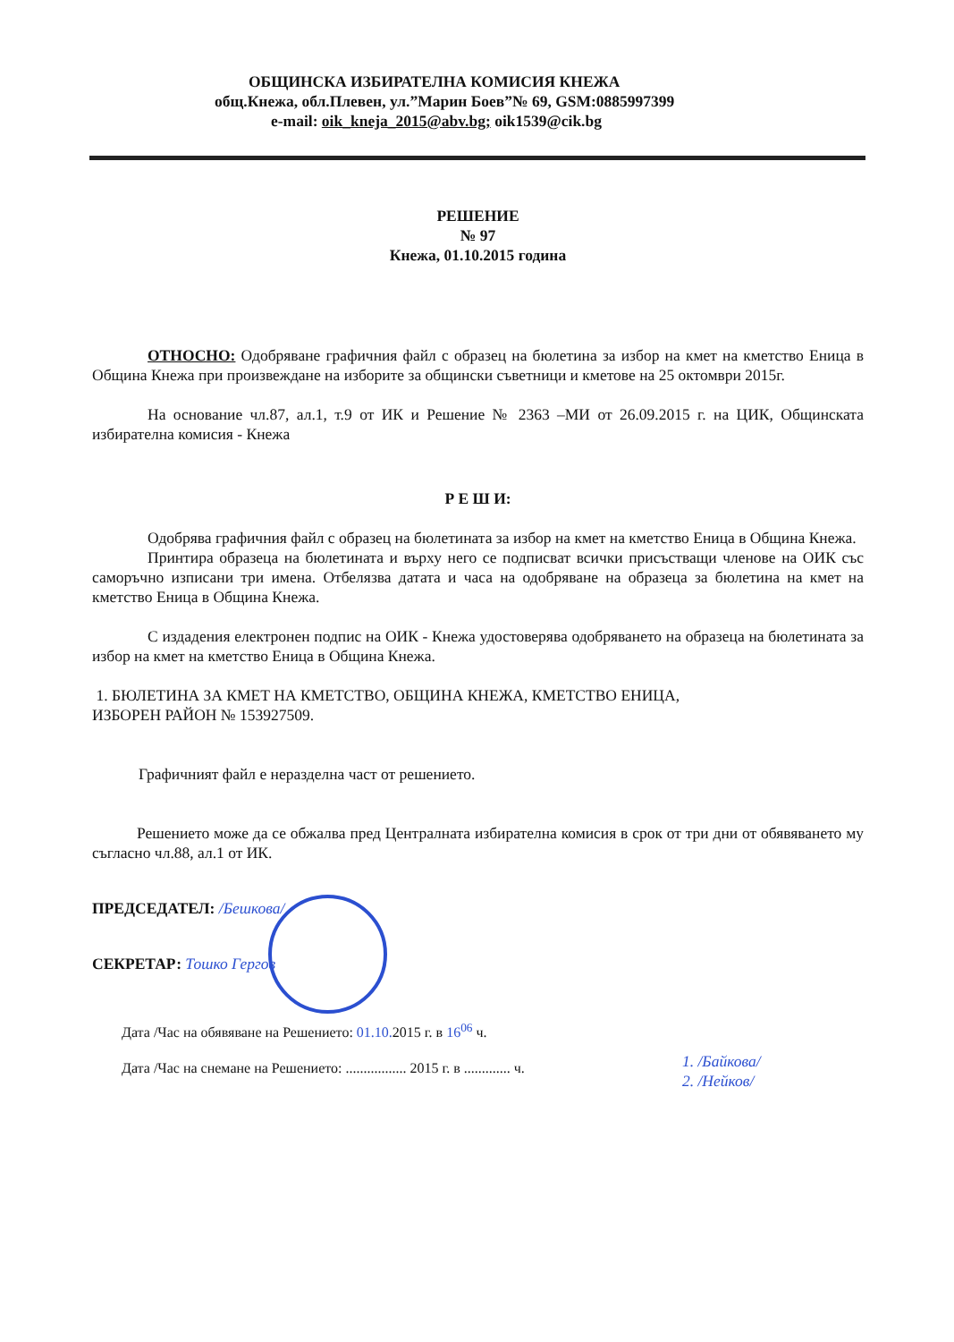ОБЩИНСКА ИЗБИРАТЕЛНА КОМИСИЯ КНЕЖА
общ.Кнежа, обл.Плевен, ул.”Марин Боев”№ 69, GSM:0885997399
e-mail: oik_kneja_2015@abv.bg; oik1539@cik.bg
РЕШЕНИЕ
№ 97
Кнежа, 01.10.2015 година
ОТНОСНО: Одобряване графичния файл с образец на бюлетина за избор на кмет на кметство Еница в Община Кнежа при произвеждане на изборите за общински съветници и кметове на 25 октомври 2015г.
На основание чл.87, ал.1, т.9 от ИК и Решение № 2363 –МИ от 26.09.2015 г. на ЦИК, Общинската избирателна комисия - Кнежа
Р Е Ш И:
Одобрява графичния файл с образец на бюлетината за избор на кмет на кметство Еница в Община Кнежа.
Принтира образеца на бюлетината и върху него се подписват всички присъстващи членове на ОИК със саморъчно изписани три имена. Отбелязва датата и часа на одобряване на образеца за бюлетина на кмет на кметство Еница в Община Кнежа.
С издадения електронен подпис на ОИК - Кнежа удостоверява одобряването на образеца на бюлетината за избор на кмет на кметство Еница в Община Кнежа.
1. БЮЛЕТИНА ЗА КМЕТ НА КМЕТСТВО, ОБЩИНА КНЕЖА, КМЕТСТВО ЕНИЦА,
ИЗБОРЕН РАЙОН № 153927509.
Графичният файл е неразделна част от решението.
Решението може да се обжалва пред Централната избирателна комисия в срок от три дни от обявяването му съгласно чл.88, ал.1 от ИК.
ПРЕДСЕДАТЕЛ: /Бешкова/
СЕКРЕТАР: Тошко Гергов
Дата /Час на обявяване на Решението: 01.10. 2015 г. в 16<sup>06</sup> ч.
Дата /Час на снемане на Решението: ................. 2015 г. в ............. ч.
1. /Байкова/
2. /Нейков/